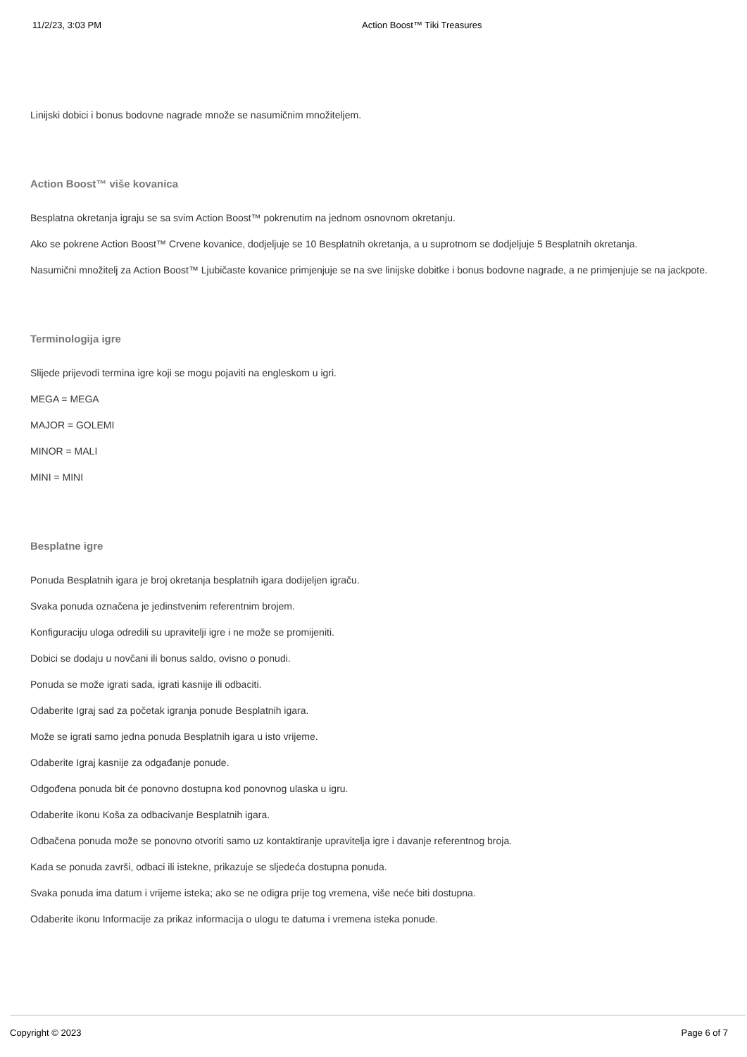11/2/23, 3:03 PM Action Boost™ Tiki Treasures
Linijski dobici i bonus bodovne nagrade množe se nasumičnim množiteljem.
Action Boost™ više kovanica
Besplatna okretanja igraju se sa svim Action Boost™ pokrenutim na jednom osnovnom okretanju.
Ako se pokrene Action Boost™ Crvene kovanice, dodjeljuje se 10 Besplatnih okretanja, a u suprotnom se dodjeljuje 5 Besplatnih okretanja.
Nasumični množitelj za Action Boost™ Ljubičaste kovanice primjenjuje se na sve linijske dobitke i bonus bodovne nagrade, a ne primjenjuje se na jackpote.
Terminologija igre
Slijede prijevodi termina igre koji se mogu pojaviti na engleskom u igri.
MEGA = MEGA
MAJOR = GOLEMI
MINOR = MALI
MINI = MINI
Besplatne igre
Ponuda Besplatnih igara je broj okretanja besplatnih igara dodijeljen igraču.
Svaka ponuda označena je jedinstvenim referentnim brojem.
Konfiguraciju uloga odredili su upravitelji igre i ne može se promijeniti.
Dobici se dodaju u novčani ili bonus saldo, ovisno o ponudi.
Ponuda se može igrati sada, igrati kasnije ili odbaciti.
Odaberite Igraj sad za početak igranja ponude Besplatnih igara.
Može se igrati samo jedna ponuda Besplatnih igara u isto vrijeme.
Odaberite Igraj kasnije za odgađanje ponude.
Odgođena ponuda bit će ponovno dostupna kod ponovnog ulaska u igru.
Odaberite ikonu Koša za odbacivanje Besplatnih igara.
Odbačena ponuda može se ponovno otvoriti samo uz kontaktiranje upravitelja igre i davanje referentnog broja.
Kada se ponuda završi, odbaci ili istekne, prikazuje se sljedeća dostupna ponuda.
Svaka ponuda ima datum i vrijeme isteka; ako se ne odigra prije tog vremena, više neće biti dostupna.
Odaberite ikonu Informacije za prikaz informacija o ulogu te datuma i vremena isteka ponude.
Copyright © 2023 Page 6 of 7